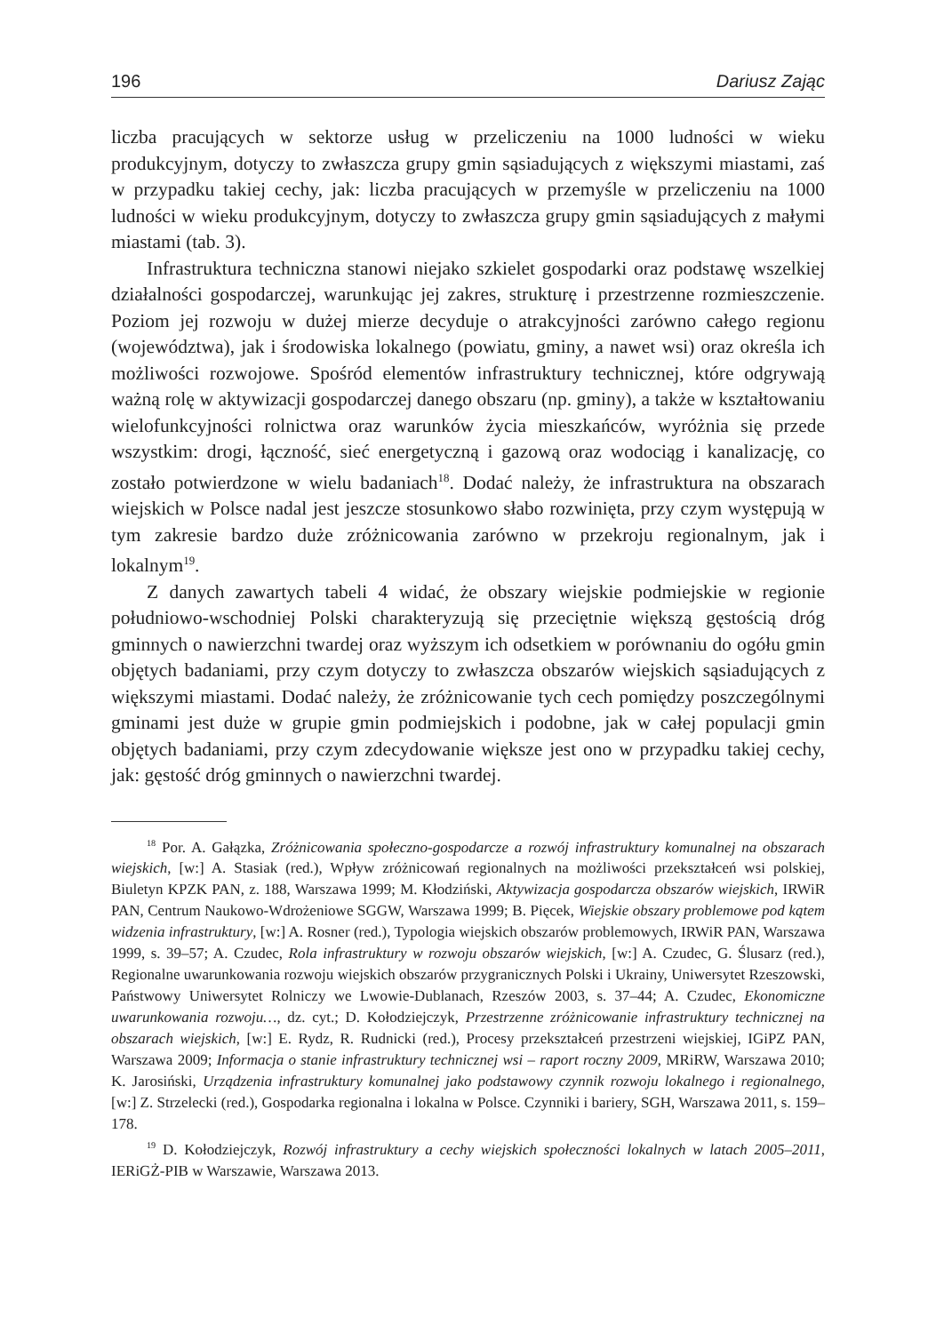196 Dariusz Zając
liczba pracujących w sektorze usług w przeliczeniu na 1000 ludności w wieku produkcyjnym, dotyczy to zwłaszcza grupy gmin sąsiadujących z większymi miastami, zaś w przypadku takiej cechy, jak: liczba pracujących w przemyśle w przeliczeniu na 1000 ludności w wieku produkcyjnym, dotyczy to zwłaszcza grupy gmin sąsiadujących z małymi miastami (tab. 3).
Infrastruktura techniczna stanowi niejako szkielet gospodarki oraz podstawę wszelkiej działalności gospodarczej, warunkując jej zakres, strukturę i przestrzenne rozmieszczenie. Poziom jej rozwoju w dużej mierze decyduje o atrakcyjności zarówno całego regionu (województwa), jak i środowiska lokalnego (powiatu, gminy, a nawet wsi) oraz określa ich możliwości rozwojowe. Spośród elementów infrastruktury technicznej, które odgrywają ważną rolę w aktywizacji gospodarczej danego obszaru (np. gminy), a także w kształtowaniu wielofunkcyjności rolnictwa oraz warunków życia mieszkańców, wyróżnia się przede wszystkim: drogi, łączność, sieć energetyczną i gazową oraz wodociąg i kanalizację, co zostało potwierdzone w wielu badaniach<sup>18</sup>. Dodać należy, że infrastruktura na obszarach wiejskich w Polsce nadal jest jeszcze stosunkowo słabo rozwinięta, przy czym występują w tym zakresie bardzo duże zróżnicowania zarówno w przekroju regionalnym, jak i lokalnym<sup>19</sup>.
Z danych zawartych tabeli 4 widać, że obszary wiejskie podmiejskie w regionie południowo-wschodniej Polski charakteryzują się przeciętnie większą gęstością dróg gminnych o nawierzchni twardej oraz wyższym ich odsetkiem w porównaniu do ogółu gmin objętych badaniami, przy czym dotyczy to zwłaszcza obszarów wiejskich sąsiadujących z większymi miastami. Dodać należy, że zróżnicowanie tych cech pomiędzy poszczególnymi gminami jest duże w grupie gmin podmiejskich i podobne, jak w całej populacji gmin objętych badaniami, przy czym zdecydowanie większe jest ono w przypadku takiej cechy, jak: gęstość dróg gminnych o nawierzchni twardej.
<sup>18</sup> Por. A. Gałązka, Zróżnicowania społeczno-gospodarcze a rozwój infrastruktury komunalnej na obszarach wiejskich, [w:] A. Stasiak (red.), Wpływ zróżnicowań regionalnych na możliwości przekształceń wsi polskiej, Biuletyn KPZK PAN, z. 188, Warszawa 1999; M. Kłodziński, Aktywizacja gospodarcza obszarów wiejskich, IRWiR PAN, Centrum Naukowo-Wdrożeniowe SGGW, Warszawa 1999; B. Pięcek, Wiejskie obszary problemowe pod kątem widzenia infrastruktury, [w:] A. Rosner (red.), Typologia wiejskich obszarów problemowych, IRWiR PAN, Warszawa 1999, s. 39–57; A. Czudec, Rola infrastruktury w rozwoju obszarów wiejskich, [w:] A. Czudec, G. Ślusarz (red.), Regionalne uwarunkowania rozwoju wiejskich obszarów przygranicznych Polski i Ukrainy, Uniwersytet Rzeszowski, Państwowy Uniwersytet Rolniczy we Lwowie-Dublanach, Rzeszów 2003, s. 37–44; A. Czudec, Ekonomiczne uwarunkowania rozwoju…, dz. cyt.; D. Kołodziejczyk, Przestrzenne zróżnicowanie infrastruktury technicznej na obszarach wiejskich, [w:] E. Rydz, R. Rudnicki (red.), Procesy przekształceń przestrzeni wiejskiej, IGiPZ PAN, Warszawa 2009; Informacja o stanie infrastruktury technicznej wsi – raport roczny 2009, MRiRW, Warszawa 2010; K. Jarosiński, Urządzenia infrastruktury komunalnej jako podstawowy czynnik rozwoju lokalnego i regionalnego, [w:] Z. Strzelecki (red.), Gospodarka regionalna i lokalna w Polsce. Czynniki i bariery, SGH, Warszawa 2011, s. 159–178.
<sup>19</sup> D. Kołodziejczyk, Rozwój infrastruktury a cechy wiejskich społeczności lokalnych w latach 2005–2011, IERiGŻ-PIB w Warszawie, Warszawa 2013.